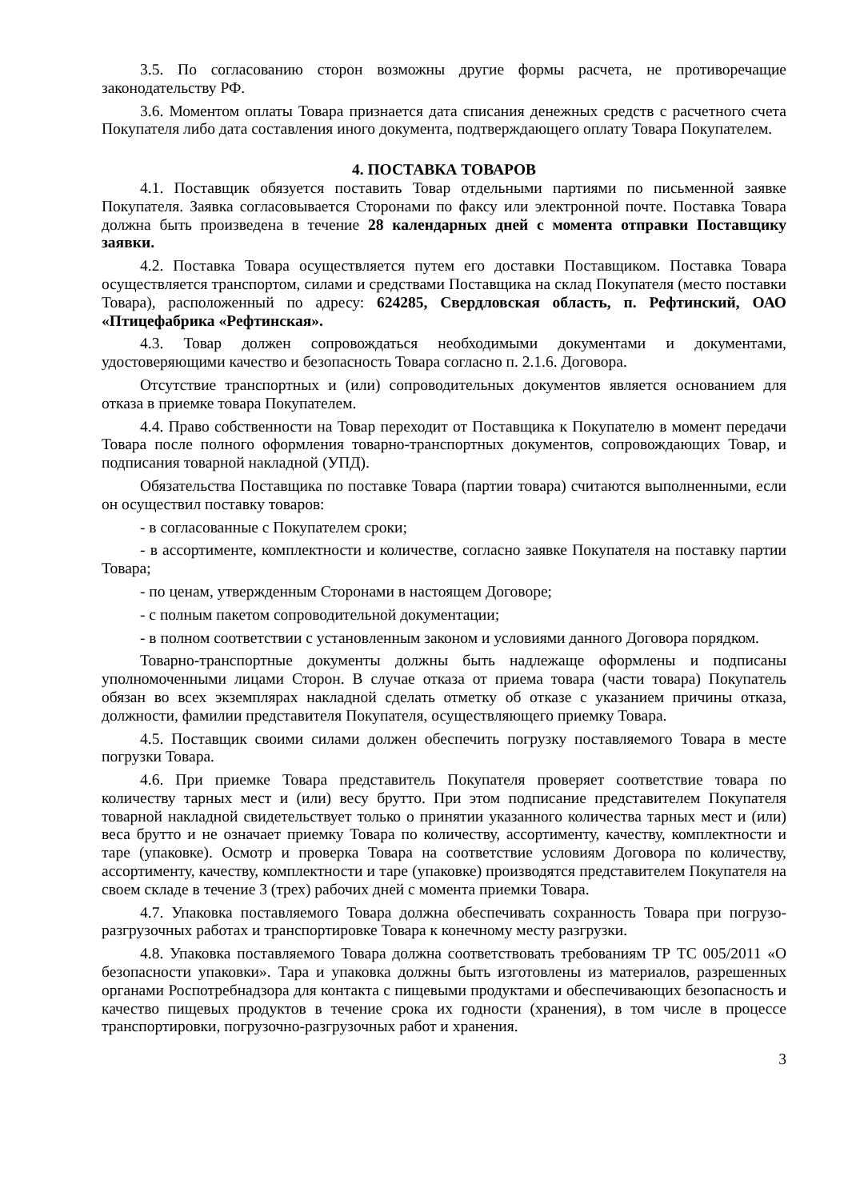3.5. По согласованию сторон возможны другие формы расчета, не противоречащие законодательству РФ.
3.6. Моментом оплаты Товара признается дата списания денежных средств с расчетного счета Покупателя либо дата составления иного документа, подтверждающего оплату Товара Покупателем.
4. ПОСТАВКА ТОВАРОВ
4.1. Поставщик обязуется поставить Товар отдельными партиями по письменной заявке Покупателя. Заявка согласовывается Сторонами по факсу или электронной почте. Поставка Товара должна быть произведена в течение 28 календарных дней с момента отправки Поставщику заявки.
4.2. Поставка Товара осуществляется путем его доставки Поставщиком. Поставка Товара осуществляется транспортом, силами и средствами Поставщика на склад Покупателя (место поставки Товара), расположенный по адресу: 624285, Свердловская область, п. Рефтинский, ОАО «Птицефабрика «Рефтинская».
4.3. Товар должен сопровождаться необходимыми документами и документами, удостоверяющими качество и безопасность Товара согласно п. 2.1.6. Договора.
Отсутствие транспортных и (или) сопроводительных документов является основанием для отказа в приемке товара Покупателем.
4.4. Право собственности на Товар переходит от Поставщика к Покупателю в момент передачи Товара после полного оформления товарно-транспортных документов, сопровождающих Товар, и подписания товарной накладной (УПД).
Обязательства Поставщика по поставке Товара (партии товара) считаются выполненными, если он осуществил поставку товаров:
- в согласованные с Покупателем сроки;
- в ассортименте, комплектности и количестве, согласно заявке Покупателя на поставку партии Товара;
- по ценам, утвержденным Сторонами в настоящем Договоре;
- с полным пакетом сопроводительной документации;
- в полном соответствии с установленным законом и условиями данного Договора порядком.
Товарно-транспортные документы должны быть надлежаще оформлены и подписаны уполномоченными лицами Сторон. В случае отказа от приема товара (части товара) Покупатель обязан во всех экземплярах накладной сделать отметку об отказе с указанием причины отказа, должности, фамилии представителя Покупателя, осуществляющего приемку Товара.
4.5. Поставщик своими силами должен обеспечить погрузку поставляемого Товара в месте погрузки Товара.
4.6. При приемке Товара представитель Покупателя проверяет соответствие товара по количеству тарных мест и (или) весу брутто. При этом подписание представителем Покупателя товарной накладной свидетельствует только о принятии указанного количества тарных мест и (или) веса брутто и не означает приемку Товара по количеству, ассортименту, качеству, комплектности и таре (упаковке). Осмотр и проверка Товара на соответствие условиям Договора по количеству, ассортименту, качеству, комплектности и таре (упаковке) производятся представителем Покупателя на своем складе в течение 3 (трех) рабочих дней с момента приемки Товара.
4.7. Упаковка поставляемого Товара должна обеспечивать сохранность Товара при погрузо-разгрузочных работах и транспортировке Товара к конечному месту разгрузки.
4.8. Упаковка поставляемого Товара должна соответствовать требованиям ТР ТС 005/2011 «О безопасности упаковки». Тара и упаковка должны быть изготовлены из материалов, разрешенных органами Роспотребнадзора для контакта с пищевыми продуктами и обеспечивающих безопасность и качество пищевых продуктов в течение срока их годности (хранения), в том числе в процессе транспортировки, погрузочно-разгрузочных работ и хранения.
3